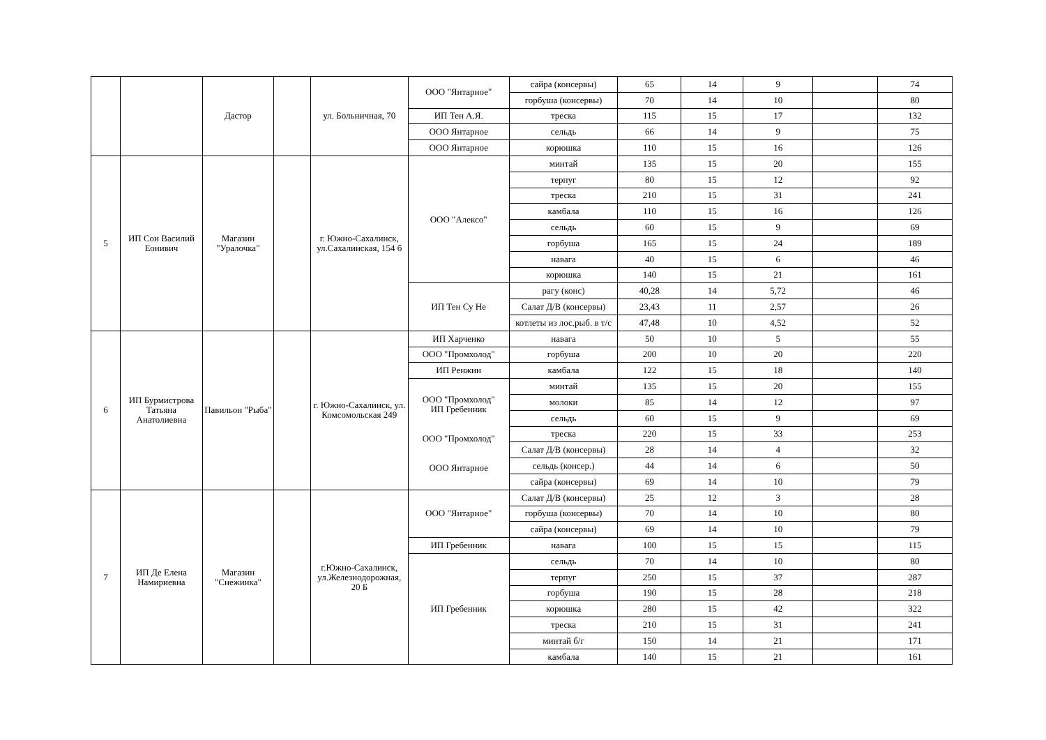| | | Дастор | | ул. Больничная, 70 | ООО "Янтарное" | сайра (консервы) | 65 | 14 | 9 | | 74 |
| | | | | | | горбуша (консервы) | 70 | 14 | 10 | | 80 |
| | | | | | ИП Тен А.Я. | треска | 115 | 15 | 17 | | 132 |
| | | | | | ООО Янтарное | сельдь | 66 | 14 | 9 | | 75 |
| | | | | | ООО Янтарное | корюшка | 110 | 15 | 16 | | 126 |
| 5 | ИП Сон Василий Еонивич | Магазин "Уралочка" | | г. Южно-Сахалинск, ул.Сахалинская, 154 б | ООО "Алексо" | минтай | 135 | 15 | 20 | | 155 |
| | | | | | | терпуг | 80 | 15 | 12 | | 92 |
| | | | | | | треска | 210 | 15 | 31 | | 241 |
| | | | | | | камбала | 110 | 15 | 16 | | 126 |
| | | | | | | сельдь | 60 | 15 | 9 | | 69 |
| | | | | | | горбуша | 165 | 15 | 24 | | 189 |
| | | | | | | навага | 40 | 15 | 6 | | 46 |
| | | | | | | корюшка | 140 | 15 | 21 | | 161 |
| | | | | | ИП Тен Су Не | рагу (конс) | 40,28 | 14 | 5,72 | | 46 |
| | | | | | | Салат Д/В (консервы) | 23,43 | 11 | 2,57 | | 26 |
| | | | | | | котлеты из лос.рыб. в т/с | 47,48 | 10 | 4,52 | | 52 |
| 6 | ИП Бурмистрова Татьяна Анатолиевна | Павильон "Рыба" | | г. Южно-Сахалинск, ул. Комсомольская 249 | ИП Харченко | навага | 50 | 10 | 5 | | 55 |
| | | | | | ООО "Промхолод" | горбуша | 200 | 10 | 20 | | 220 |
| | | | | | ИП Ренжин | камбала | 122 | 15 | 18 | | 140 |
| | | | | | ООО "Промхолод" ИП Гребенник ООО "Промхолод" ООО Янтарное | минтай | 135 | 15 | 20 | | 155 |
| | | | | | | молоки | 85 | 14 | 12 | | 97 |
| | | | | | | сельдь | 60 | 15 | 9 | | 69 |
| | | | | | | треска | 220 | 15 | 33 | | 253 |
| | | | | | | Салат Д/В (консервы) | 28 | 14 | 4 | | 32 |
| | | | | | | сельдь (консер.) | 44 | 14 | 6 | | 50 |
| | | | | | | сайра (консервы) | 69 | 14 | 10 | | 79 |
| 7 | ИП Де Елена Намириевна | Магазин "Снежинка" | | г.Южно-Сахалинск, ул.Железнодорожная, 20 Б | ООО "Янтарное" | Салат Д/В (консервы) | 25 | 12 | 3 | | 28 |
| | | | | | | горбуша (консервы) | 70 | 14 | 10 | | 80 |
| | | | | | | сайра (консервы) | 69 | 14 | 10 | | 79 |
| | | | | | ИП Гребенник | навага | 100 | 15 | 15 | | 115 |
| | | | | | ИП Гребенник | сельдь | 70 | 14 | 10 | | 80 |
| | | | | | | терпуг | 250 | 15 | 37 | | 287 |
| | | | | | | горбуша | 190 | 15 | 28 | | 218 |
| | | | | | | корюшка | 280 | 15 | 42 | | 322 |
| | | | | | | треска | 210 | 15 | 31 | | 241 |
| | | | | | | минтай б/г | 150 | 14 | 21 | | 171 |
| | | | | | | камбала | 140 | 15 | 21 | | 161 |